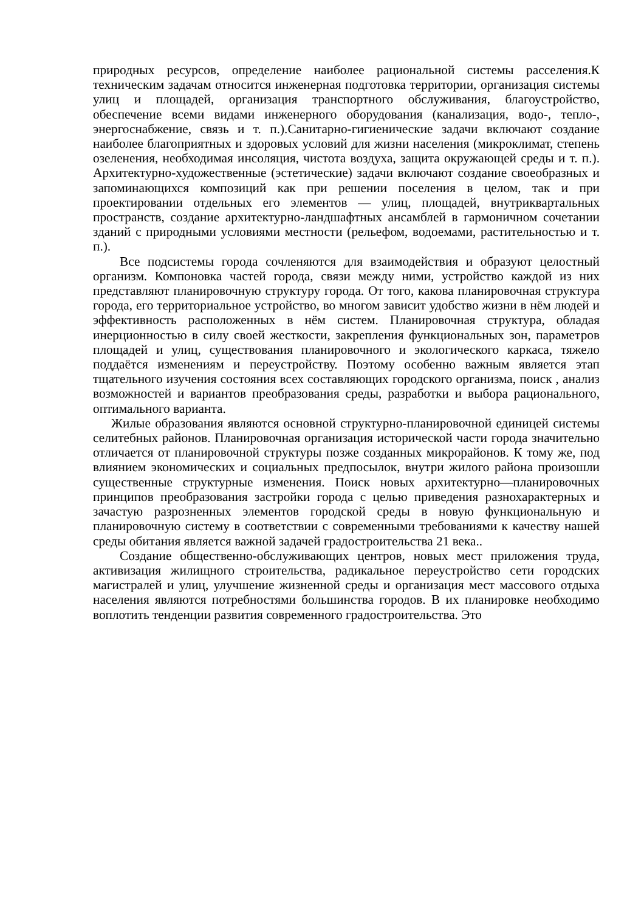природных ресурсов, определение наиболее рациональной системы расселения.К техническим задачам относится инженерная подготовка территории, организация системы улиц и площадей, организация транспортного обслуживания, благоустройство, обеспечение всеми видами инженерного оборудования (канализация, водо-, тепло-, энергоснабжение, связь и т. п.).Санитарно-гигиенические задачи включают создание наиболее благоприятных и здоровых условий для жизни населения (микроклимат, степень озеленения, необходимая инсоляция, чистота воздуха, защита окружающей среды и т. п.). Архитектурно-художественные (эстетические) задачи включают создание своеобразных и запоминающихся композиций как при решении поселения в целом, так и при проектировании отдельных его элементов — улиц, площадей, внутриквартальных пространств, создание архитектурно-ландшафтных ансамблей в гармоничном сочетании зданий с природными условиями местности (рельефом, водоемами, растительностью и т. п.).
Все подсистемы города сочленяются для взаимодействия и образуют целостный организм. Компоновка частей города, связи между ними, устройство каждой из них представляют планировочную структуру города. От того, какова планировочная структура города, его территориальное устройство, во многом зависит удобство жизни в нём людей и эффективность расположенных в нём систем. Планировочная структура, обладая инерционностью в силу своей жесткости, закрепления функциональных зон, параметров площадей и улиц, существования планировочного и экологического каркаса, тяжело поддаётся изменениям и переустройству. Поэтому особенно важным является этап тщательного изучения состояния всех составляющих городского организма, поиск , анализ возможностей и вариантов преобразования среды, разработки и выбора рационального, оптимального варианта.
Жилые образования являются основной структурно-планировочной единицей системы селитебных районов. Планировочная организация исторической части города значительно отличается от планировочной структуры позже созданных микрорайонов. К тому же, под влиянием экономических и социальных предпосылок, внутри жилого района произошли существенные структурные изменения. Поиск новых архитектурно—планировочных принципов преобразования застройки города с целью приведения разнохарактерных и зачастую разрозненных элементов городской среды в новую функциональную и планировочную систему в соответствии с современными требованиями к качеству нашей среды обитания является важной задачей градостроительства 21 века..
Создание общественно-обслуживающих центров, новых мест приложения труда, активизация жилищного строительства, радикальное переустройство сети городских магистралей и улиц, улучшение жизненной среды и организация мест массового отдыха населения являются потребностями большинства городов. В их планировке необходимо воплотить тенденции развития современного градостроительства. Это